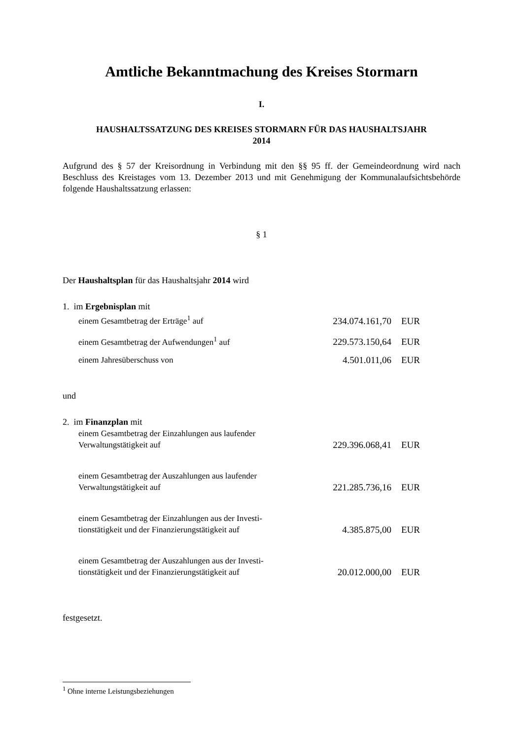Amtliche Bekanntmachung des Kreises Stormarn
I.
HAUSHALTSSATZUNG DES KREISES STORMARN FÜR DAS HAUSHALTSJAHR
2014
Aufgrund des § 57 der Kreisordnung in Verbindung mit den §§ 95 ff. der Gemeindeordnung wird nach Beschluss des Kreistages vom 13. Dezember 2013 und mit Genehmigung der Kommunalaufsichtsbehörde folgende Haushaltssatzung erlassen:
§ 1
Der Haushaltsplan für das Haushaltsjahr 2014 wird
| 1. im Ergebnisplan mit | | |
| einem Gesamtbetrag der Erträge<sup>1</sup> auf | 234.074.161,70 | EUR |
| einem Gesamtbetrag der Aufwendungen<sup>1</sup> auf | 229.573.150,64 | EUR |
| einem Jahresüberschuss von | 4.501.011,06 | EUR |
und
| 2. im Finanzplan mit | | |
| einem Gesamtbetrag der Einzahlungen aus laufender Verwaltungstätigkeit auf | 229.396.068,41 | EUR |
| einem Gesamtbetrag der Auszahlungen aus laufender Verwaltungstätigkeit auf | 221.285.736,16 | EUR |
| einem Gesamtbetrag der Einzahlungen aus der Investi- tionstätigkeit und der Finanzierungstätigkeit auf | 4.385.875,00 | EUR |
| einem Gesamtbetrag der Auszahlungen aus der Investi- tionstätigkeit und der Finanzierungstätigkeit auf | 20.012.000,00 | EUR |
festgesetzt.
<sup>1</sup> Ohne interne Leistungsbeziehungen